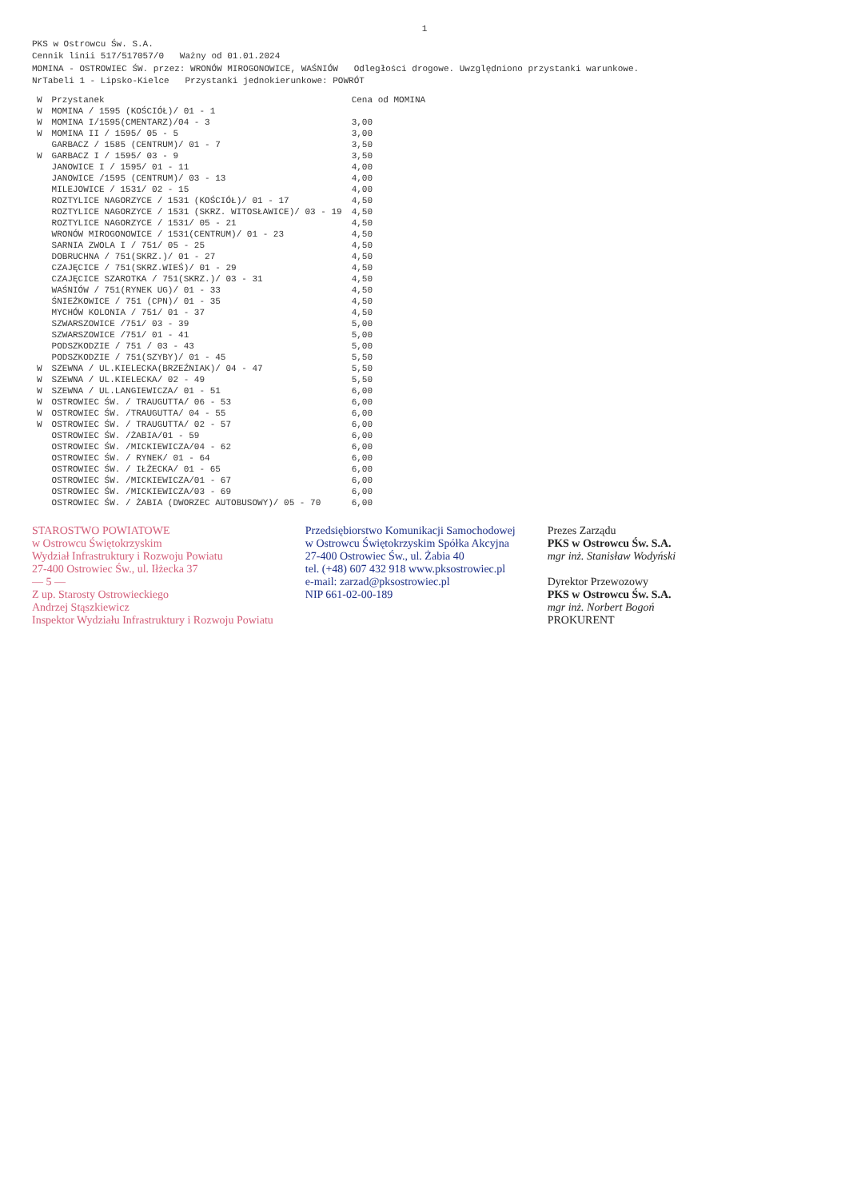1
PKS w Ostrowcu Św. S.A.
Cennik linii 517/517057/0 Ważny od 01.01.2024
MOMINA - OSTROWIEC ŚW. przez: WRONÓW MIROGONOWICE, WAŚNIÓW Odległości drogowe. Uwzględniono przystanki warunkowe.
NrTabeli 1 - Lipsko-Kielce Przystanki jednokierunkowe: POWRÓT
| W | Przystanek | Cena od MOMINA |
| --- | --- | --- |
| W | MOMINA / 1595 (KOŚCIÓŁ)/ 01 - 1 | |
| W | MOMINA I/1595(CMENTARZ)/04 - 3 | 3,00 |
| W | MOMINA II / 1595/ 05 - 5 | 3,00 |
| | GARBACZ / 1585 (CENTRUM)/ 01 - 7 | 3,50 |
| W | GARBACZ I / 1595/ 03 - 9 | 3,50 |
| | JANOWICE I / 1595/ 01 - 11 | 4,00 |
| | JANOWICE /1595 (CENTRUM)/ 03 - 13 | 4,00 |
| | MILEJOWICE / 1531/ 02 - 15 | 4,00 |
| | ROZTYLICE NAGORZYCE / 1531 (KOŚCIÓŁ)/ 01 - 17 | 4,50 |
| | ROZTYLICE NAGORZYCE / 1531 (SKRZ. WITOSŁAWICE)/ 03 - 19 | 4,50 |
| | ROZTYLICE NAGORZYCE / 1531/ 05 - 21 | 4,50 |
| | WRONÓW MIROGONOWICE / 1531(CENTRUM)/ 01 - 23 | 4,50 |
| | SARNIA ZWOLA I / 751/ 05 - 25 | 4,50 |
| | DOBRUCHNA / 751(SKRZ.)/ 01 - 27 | 4,50 |
| | CZAJĘCICE / 751(SKRZ.WIEŚ)/ 01 - 29 | 4,50 |
| | CZAJĘCICE SZAROTKA / 751(SKRZ.)/ 03 - 31 | 4,50 |
| | WAŚNIÓW / 751(RYNEK UG)/ 01 - 33 | 4,50 |
| | ŚNIEŻKOWICE / 751 (CPN)/ 01 - 35 | 4,50 |
| | MYCHÓW KOLONIA / 751/ 01 - 37 | 4,50 |
| | SZWARSZOWICE /751/ 03 - 39 | 5,00 |
| | SZWARSZOWICE /751/ 01 - 41 | 5,00 |
| | PODSZKODZIE / 751 / 03 - 43 | 5,00 |
| | PODSZKODZIE / 751(SZYBY)/ 01 - 45 | 5,50 |
| W | SZEWNA / UL.KIELECKA(BRZEŹNIAK)/ 04 - 47 | 5,50 |
| W | SZEWNA / UL.KIELECKA/ 02 - 49 | 5,50 |
| W | SZEWNA / UL.LANGIEWICZA/ 01 - 51 | 6,00 |
| W | OSTROWIEC ŚW. / TRAUGUTTA/ 06 - 53 | 6,00 |
| W | OSTROWIEC ŚW. /TRAUGUTTA/ 04 - 55 | 6,00 |
| W | OSTROWIEC ŚW. / TRAUGUTTA/ 02 - 57 | 6,00 |
| | OSTROWIEC ŚW. /ŻABIA/01 - 59 | 6,00 |
| | OSTROWIEC ŚW. /MICKIEWICZA/04 - 62 | 6,00 |
| | OSTROWIEC ŚW. / RYNEK/ 01 - 64 | 6,00 |
| | OSTROWIEC ŚW. / IŁŻECKA/ 01 - 65 | 6,00 |
| | OSTROWIEC ŚW. /MICKIEWICZA/01 - 67 | 6,00 |
| | OSTROWIEC ŚW. /MICKIEWICZA/03 - 69 | 6,00 |
| | OSTROWIEC ŚW. / ŻABIA (DWORZEC AUTOBUSOWY)/ 05 - 70 | 6,00 |
STAROSTWO POWIATOWE
w Ostrowcu Świętokrzyskim
Wydział Infrastruktury i Rozwoju Powiatu
27-400 Ostrowiec Św., ul. Iłżecka 37
— 5 —
Z up. Starosty Ostrowieckiego
Andrzej Stąszkiewicz
Inspektor Wydziału Infrastruktury i Rozwoju Powiatu
Przedsiębiorstwo Komunikacji Samochodowej
w Ostrowcu Świętokrzyskim Spółka Akcyjna
27-400 Ostrowiec Św., ul. Żabia 40
tel. (+48) 607 432 918 www.pksostrowiec.pl
e-mail: zarzad@pksostrowiec.pl
NIP 661-02-00-189
Prezes Zarządu
PKS w Ostrowcu Św. S.A.
mgr inż. Stanisław Wodyński
Dyrektor Przewozowy
PKS w Ostrowcu Św. S.A.
mgr inż. Norbert Bogoń
PROKURENT